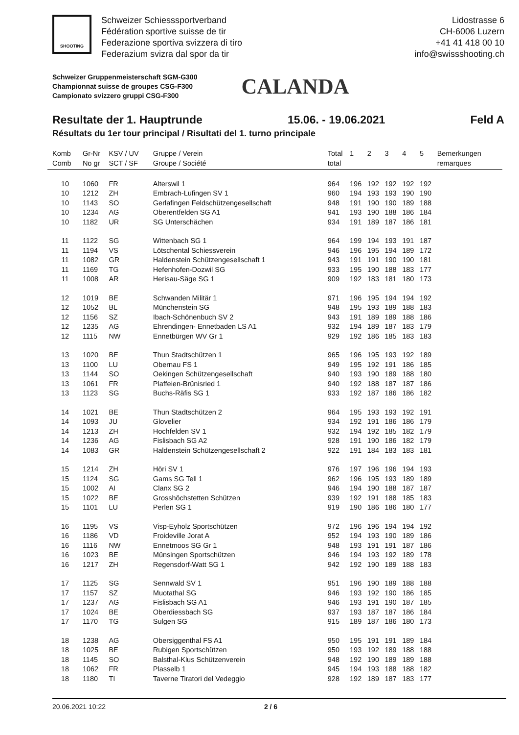SHOOTING
Schweizer Schiesssportverband
Fédération sportive suisse de tir
Federazione sportiva svizzera di tiro
Federazium svizra dal spor da tir
Lidostrasse 6
CH-6006 Luzern
+41 41 418 00 10
info@swissshooting.ch
Schweizer Gruppenmeisterschaft SGM-G300
Championnat suisse de groupes CSG-F300
Campionato svizzero gruppi CSG-F300
CALANDA
Resultate der 1. Hauptrunde 15.06. - 19.06.2021 Feld A
Résultats du 1er tour principal / Risultati del 1. turno principale
| Komb Comb | Gr-Nr No gr | KSV / UV SCT / SF | Gruppe / Verein Groupe / Société | Total total | 1 | 2 | 3 | 4 | 5 | Bemerkungen remarques |
| --- | --- | --- | --- | --- | --- | --- | --- | --- | --- | --- |
| 10 | 1060 | FR | Alterswil 1 | 964 | 196 | 192 | 192 | 192 | 192 | |
| 10 | 1212 | ZH | Embrach-Lufingen SV 1 | 960 | 194 | 193 | 193 | 190 | 190 | |
| 10 | 1143 | SO | Gerlafingen Feldschützengesellschaft | 948 | 191 | 190 | 190 | 189 | 188 | |
| 10 | 1234 | AG | Oberentfelden SG A1 | 941 | 193 | 190 | 188 | 186 | 184 | |
| 10 | 1182 | UR | SG Unterschächen | 934 | 191 | 189 | 187 | 186 | 181 | |
| 11 | 1122 | SG | Wittenbach SG 1 | 964 | 199 | 194 | 193 | 191 | 187 | |
| 11 | 1194 | VS | Lötschental Schiessverein | 946 | 196 | 195 | 194 | 189 | 172 | |
| 11 | 1082 | GR | Haldenstein Schützengesellschaft 1 | 943 | 191 | 191 | 190 | 190 | 181 | |
| 11 | 1169 | TG | Hefenhofen-Dozwil SG | 933 | 195 | 190 | 188 | 183 | 177 | |
| 11 | 1008 | AR | Herisau-Säge SG 1 | 909 | 192 | 183 | 181 | 180 | 173 | |
| 12 | 1019 | BE | Schwanden Militär 1 | 971 | 196 | 195 | 194 | 194 | 192 | |
| 12 | 1052 | BL | Münchenstein SG | 948 | 195 | 193 | 189 | 188 | 183 | |
| 12 | 1156 | SZ | Ibach-Schönenbuch SV 2 | 943 | 191 | 189 | 189 | 188 | 186 | |
| 12 | 1235 | AG | Ehrendingen- Ennetbaden LS A1 | 932 | 194 | 189 | 187 | 183 | 179 | |
| 12 | 1115 | NW | Ennetbürgen WV Gr 1 | 929 | 192 | 186 | 185 | 183 | 183 | |
| 13 | 1020 | BE | Thun Stadtschützen 1 | 965 | 196 | 195 | 193 | 192 | 189 | |
| 13 | 1100 | LU | Obernau FS 1 | 949 | 195 | 192 | 191 | 186 | 185 | |
| 13 | 1144 | SO | Oekingen Schützengesellschaft | 940 | 193 | 190 | 189 | 188 | 180 | |
| 13 | 1061 | FR | Plaffeien-Brünisried 1 | 940 | 192 | 188 | 187 | 187 | 186 | |
| 13 | 1123 | SG | Buchs-Räfis SG 1 | 933 | 192 | 187 | 186 | 186 | 182 | |
| 14 | 1021 | BE | Thun Stadtschützen 2 | 964 | 195 | 193 | 193 | 192 | 191 | |
| 14 | 1093 | JU | Glovelier | 934 | 192 | 191 | 186 | 186 | 179 | |
| 14 | 1213 | ZH | Hochfelden SV 1 | 932 | 194 | 192 | 185 | 182 | 179 | |
| 14 | 1236 | AG | Fislisbach SG A2 | 928 | 191 | 190 | 186 | 182 | 179 | |
| 14 | 1083 | GR | Haldenstein Schützengesellschaft 2 | 922 | 191 | 184 | 183 | 183 | 181 | |
| 15 | 1214 | ZH | Höri SV 1 | 976 | 197 | 196 | 196 | 194 | 193 | |
| 15 | 1124 | SG | Gams SG Tell 1 | 962 | 196 | 195 | 193 | 189 | 189 | |
| 15 | 1002 | AI | Clanx SG 2 | 946 | 194 | 190 | 188 | 187 | 187 | |
| 15 | 1022 | BE | Grosshöchstetten Schützen | 939 | 192 | 191 | 188 | 185 | 183 | |
| 15 | 1101 | LU | Perlen SG 1 | 919 | 190 | 186 | 186 | 180 | 177 | |
| 16 | 1195 | VS | Visp-Eyholz Sportschützen | 972 | 196 | 196 | 194 | 194 | 192 | |
| 16 | 1186 | VD | Froideville Jorat A | 952 | 194 | 193 | 190 | 189 | 186 | |
| 16 | 1116 | NW | Ennetmoos SG Gr 1 | 948 | 193 | 191 | 191 | 187 | 186 | |
| 16 | 1023 | BE | Münsingen Sportschützen | 946 | 194 | 193 | 192 | 189 | 178 | |
| 16 | 1217 | ZH | Regensdorf-Watt SG 1 | 942 | 192 | 190 | 189 | 188 | 183 | |
| 17 | 1125 | SG | Sennwald SV 1 | 951 | 196 | 190 | 189 | 188 | 188 | |
| 17 | 1157 | SZ | Muotathal SG | 946 | 193 | 192 | 190 | 186 | 185 | |
| 17 | 1237 | AG | Fislisbach SG A1 | 946 | 193 | 191 | 190 | 187 | 185 | |
| 17 | 1024 | BE | Oberdiessbach SG | 937 | 193 | 187 | 187 | 186 | 184 | |
| 17 | 1170 | TG | Sulgen SG | 915 | 189 | 187 | 186 | 180 | 173 | |
| 18 | 1238 | AG | Obersiggenthal FS A1 | 950 | 195 | 191 | 191 | 189 | 184 | |
| 18 | 1025 | BE | Rubigen Sportschützen | 950 | 193 | 192 | 189 | 188 | 188 | |
| 18 | 1145 | SO | Balsthal-Klus Schützenverein | 948 | 192 | 190 | 189 | 189 | 188 | |
| 18 | 1062 | FR | Plasselb 1 | 945 | 194 | 193 | 188 | 188 | 182 | |
| 18 | 1180 | TI | Taverne Tiratori del Vedeggio | 928 | 192 | 189 | 187 | 183 | 177 | |
20.06.2021 10:22 2 / 6